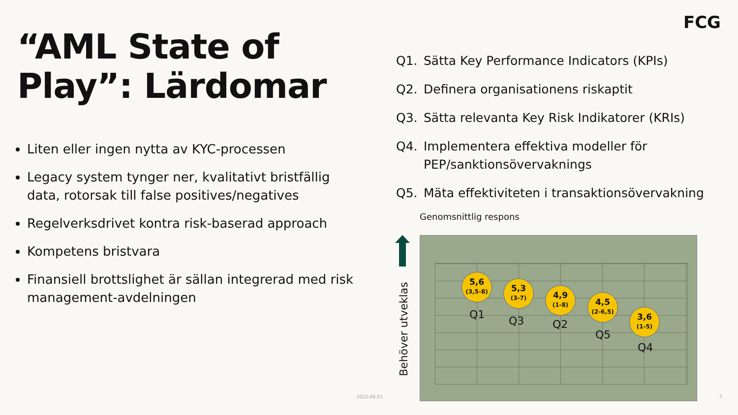FCG
“AML State of Play”: Lärdomar
Liten eller ingen nytta av KYC-processen
Legacy system tynger ner, kvalitativt bristfällig data, rotorsak till false positives/negatives
Regelverksdrivet kontra risk-baserad approach
Kompetens bristvara
Finansiell brottslighet är sällan integrerad med risk management-avdelningen
Q1. Sätta Key Performance Indicators (KPIs)
Q2. Definera organisationens riskaptit
Q3. Sätta relevanta Key Risk Indikatorer (KRIs)
Q4. Implementera effektiva modeller för PEP/sanktionsövervaknings
Q5. Mäta effektiviteten i transaktionsövervakning
Genomsnittlig respons
Behöver utveklas
5,6
(3,5-8)
5,3
(3-7)
4,9
(1-8)
4,5
(2-6,5)
3,6
(1-5)
Q1 Q3 Q2
Q5
Q4
2022-09-23 7